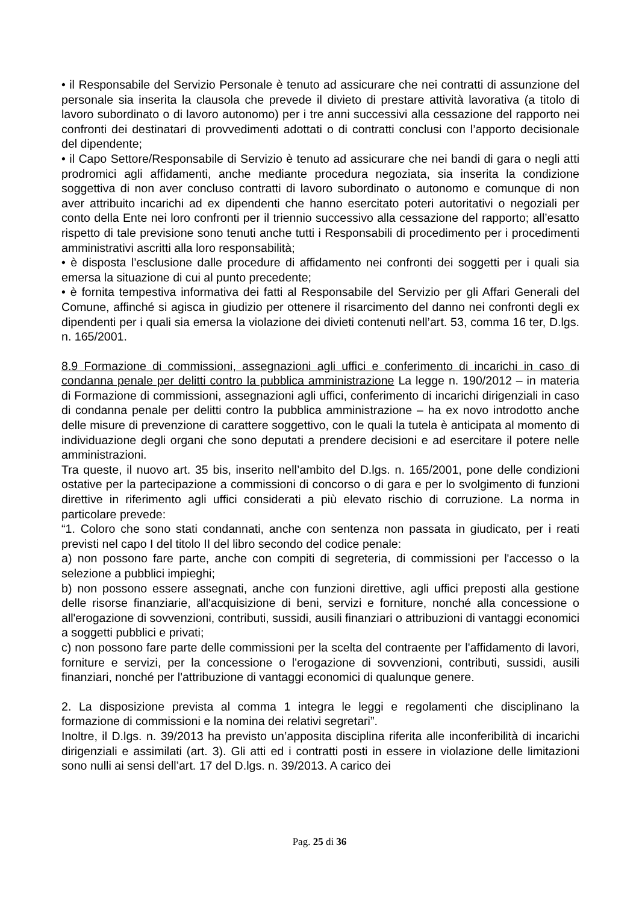• il Responsabile del Servizio Personale è tenuto ad assicurare che nei contratti di assunzione del personale sia inserita la clausola che prevede il divieto di prestare attività lavorativa (a titolo di lavoro subordinato o di lavoro autonomo) per i tre anni successivi alla cessazione del rapporto nei confronti dei destinatari di provvedimenti adottati o di contratti conclusi con l’apporto decisionale del dipendente;
• il Capo Settore/Responsabile di Servizio è tenuto ad assicurare che nei bandi di gara o negli atti prodromici agli affidamenti, anche mediante procedura negoziata, sia inserita la condizione soggettiva di non aver concluso contratti di lavoro subordinato o autonomo e comunque di non aver attribuito incarichi ad ex dipendenti che hanno esercitato poteri autoritativi o negoziali per conto della Ente nei loro confronti per il triennio successivo alla cessazione del rapporto; all’esatto rispetto di tale previsione sono tenuti anche tutti i Responsabili di procedimento per i procedimenti amministrativi ascritti alla loro responsabilità;
• è disposta l’esclusione dalle procedure di affidamento nei confronti dei soggetti per i quali sia emersa la situazione di cui al punto precedente;
• è fornita tempestiva informativa dei fatti al Responsabile del Servizio per gli Affari Generali del Comune, affinché si agisca in giudizio per ottenere il risarcimento del danno nei confronti degli ex dipendenti per i quali sia emersa la violazione dei divieti contenuti nell’art. 53, comma 16 ter, D.lgs. n. 165/2001.
8.9 Formazione di commissioni, assegnazioni agli uffici e conferimento di incarichi in caso di condanna penale per delitti contro la pubblica amministrazione La legge n. 190/2012 – in materia di Formazione di commissioni, assegnazioni agli uffici, conferimento di incarichi dirigenziali in caso di condanna penale per delitti contro la pubblica amministrazione – ha ex novo introdotto anche delle misure di prevenzione di carattere soggettivo, con le quali la tutela è anticipata al momento di individuazione degli organi che sono deputati a prendere decisioni e ad esercitare il potere nelle amministrazioni.
Tra queste, il nuovo art. 35 bis, inserito nell’ambito del D.lgs. n. 165/2001, pone delle condizioni ostative per la partecipazione a commissioni di concorso o di gara e per lo svolgimento di funzioni direttive in riferimento agli uffici considerati a più elevato rischio di corruzione. La norma in particolare prevede:
“1. Coloro che sono stati condannati, anche con sentenza non passata in giudicato, per i reati previsti nel capo I del titolo II del libro secondo del codice penale:
a) non possono fare parte, anche con compiti di segreteria, di commissioni per l'accesso o la selezione a pubblici impieghi;
b) non possono essere assegnati, anche con funzioni direttive, agli uffici preposti alla gestione delle risorse finanziarie, all'acquisizione di beni, servizi e forniture, nonché alla concessione o all'erogazione di sovvenzioni, contributi, sussidi, ausili finanziari o attribuzioni di vantaggi economici a soggetti pubblici e privati;
c) non possono fare parte delle commissioni per la scelta del contraente per l'affidamento di lavori, forniture e servizi, per la concessione o l'erogazione di sovvenzioni, contributi, sussidi, ausili finanziari, nonché per l'attribuzione di vantaggi economici di qualunque genere.
2. La disposizione prevista al comma 1 integra le leggi e regolamenti che disciplinano la formazione di commissioni e la nomina dei relativi segretari”.
Inoltre, il D.lgs. n. 39/2013 ha previsto un’apposita disciplina riferita alle inconferibilità di incarichi dirigenziali e assimilati (art. 3). Gli atti ed i contratti posti in essere in violazione delle limitazioni sono nulli ai sensi dell’art. 17 del D.lgs. n. 39/2013. A carico dei
Pag. 25 di 36